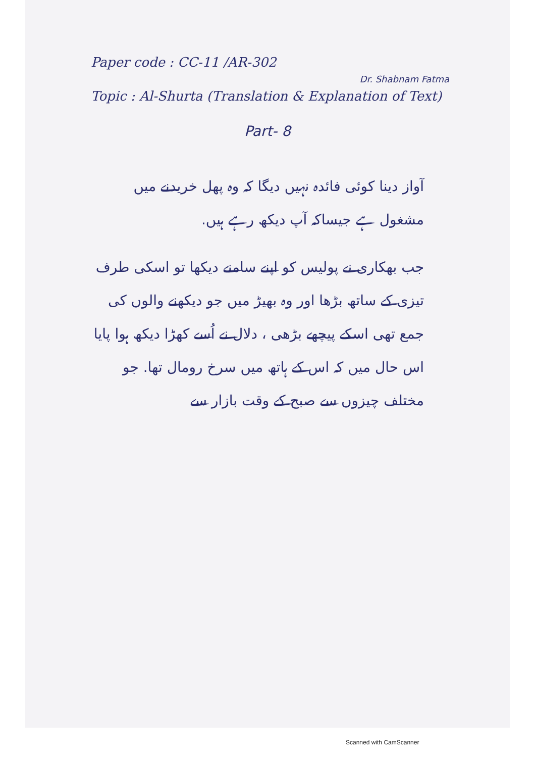Paper code : CC-11 /AR-302
Dr. Shabnam Fatma
Topic : Al-Shurta (Translation & Explanation of Text)
Part- 8
آواز دینا کوئی فائدہ نہیں دیگا کہ وہ پھل خریدنے میں مشغول ہے جیساکہ آپ دیکھ رہے ہیں.
جب بھکاری نے پولیس کو اپنے سامنے دیکھا تو اسکی طرف تیزی کے ساتھ بڑھا اور وہ بھیڑ میں جو دیکھنے والوں کی جمع تھی اسکے پیچھے بڑھی ، دلال نے اُسے کھڑا دیکھ ہوا پایا اس حال میں کہ اس کے ہاتھ میں سرخ رومال تھا. جو مختلف چیزوں سے صبح کے وقت بازار سے
Scanned with CamScanner